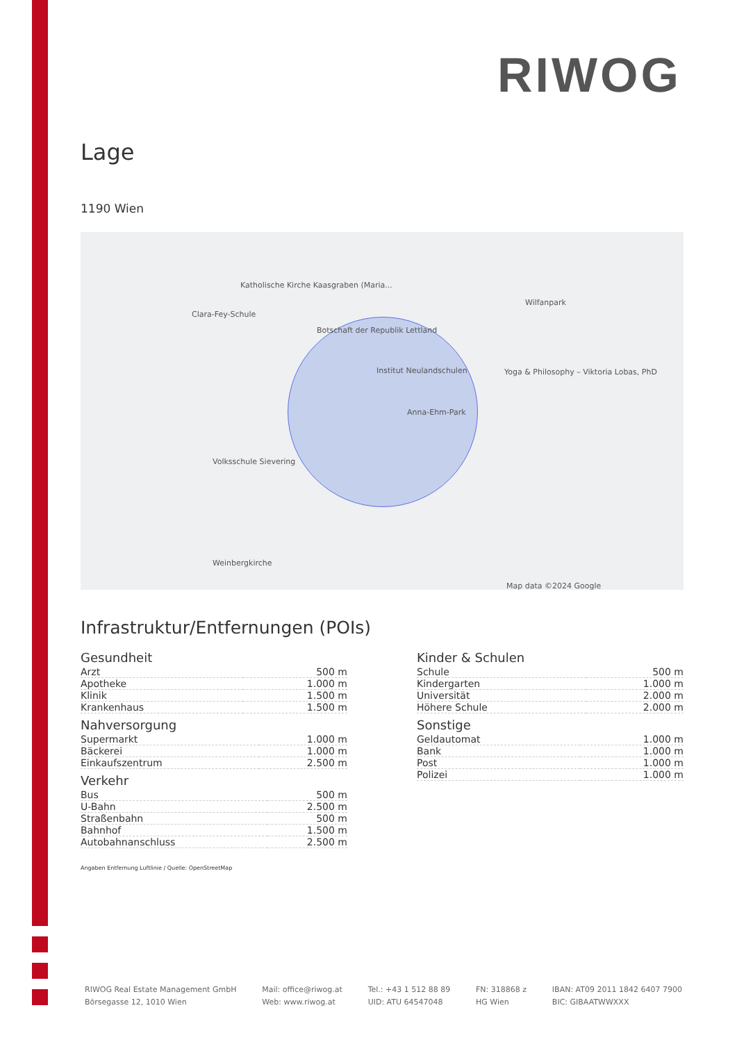RIWOG
Lage
1190 Wien
Katholische Kirche Kaasgraben (Maria...
Clara-Fey-Schule
Botschaft der Republik Lettland
Institut Neulandschulen
Anna-Ehm-Park
Volksschule Sievering
Wilfanpark
Yoga & Philosophy – Viktoria Lobas, PhD
Weinbergkirche
Map data ©2024 Google
Infrastruktur/Entfernungen (POIs)
Gesundheit
| Arzt | 500 m |
| Apotheke | 1.000 m |
| Klinik | 1.500 m |
| Krankenhaus | 1.500 m |
Nahversorgung
| Supermarkt | 1.000 m |
| Bäckerei | 1.000 m |
| Einkaufszentrum | 2.500 m |
Verkehr
| Bus | 500 m |
| U-Bahn | 2.500 m |
| Straßenbahn | 500 m |
| Bahnhof | 1.500 m |
| Autobahnanschluss | 2.500 m |
Kinder & Schulen
| Schule | 500 m |
| Kindergarten | 1.000 m |
| Universität | 2.000 m |
| Höhere Schule | 2.000 m |
Sonstige
| Geldautomat | 1.000 m |
| Bank | 1.000 m |
| Post | 1.000 m |
| Polizei | 1.000 m |
Angaben Entfernung Luftlinie / Quelle: OpenStreetMap
RIWOG Real Estate Management GmbH
Börsegasse 12, 1010 Wien
Mail: office@riwog.at
Web: www.riwog.at
Tel.: +43 1 512 88 89
UID: ATU 64547048
FN: 318868 z
HG Wien
IBAN: AT09 2011 1842 6407 7900
BIC: GIBAATWWXXX